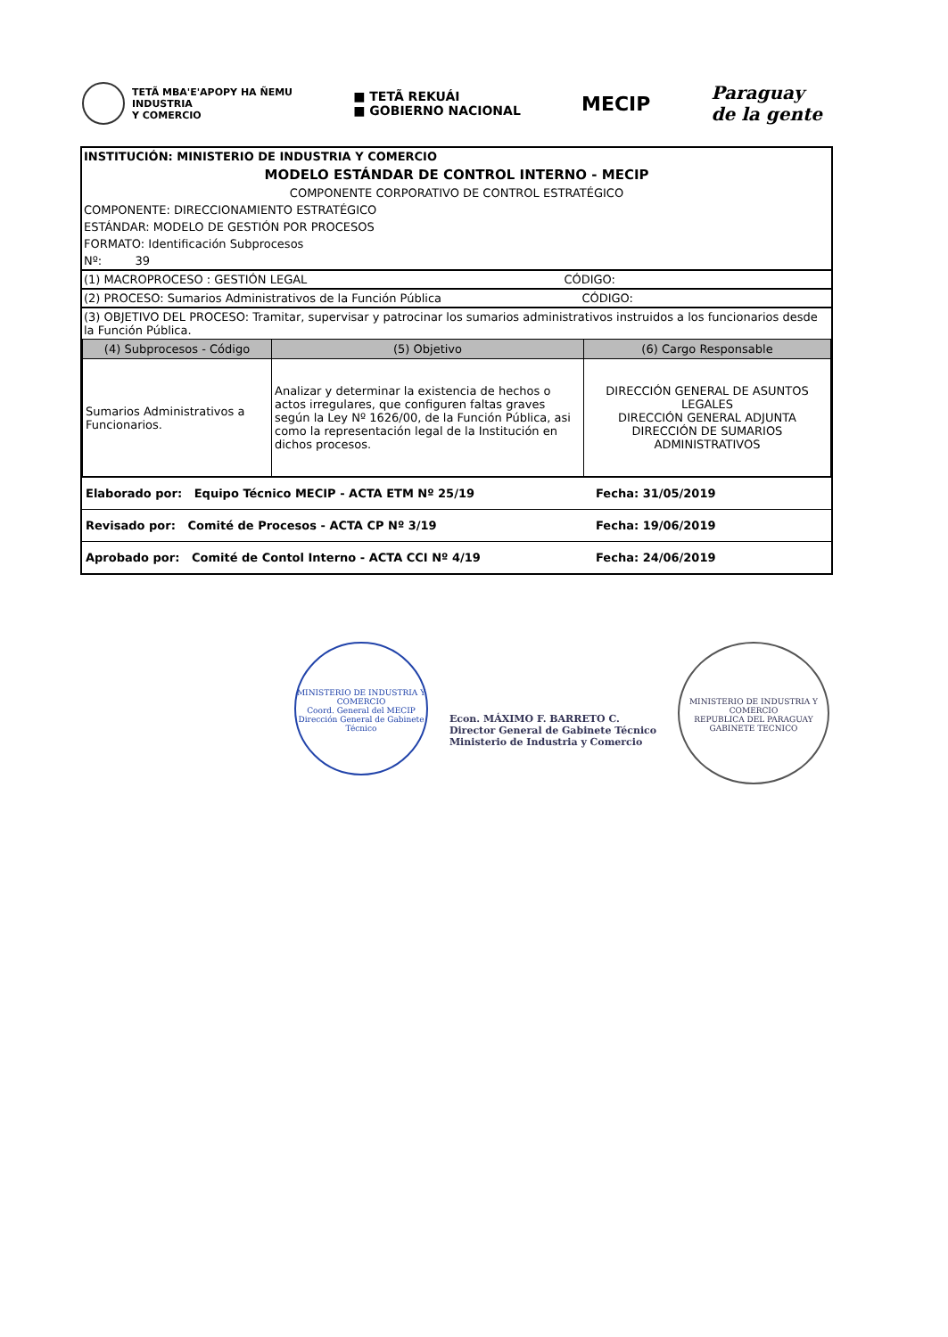TETÃ MBA'E'APOPY HA ÑEMU
INDUSTRIA
Y COMERCIO
■ TETÃ REKUÁI
■ GOBIERNO NACIONAL
MECIP
Paraguay
de la gente
INSTITUCIÓN: MINISTERIO DE INDUSTRIA Y COMERCIO
MODELO ESTÁNDAR DE CONTROL INTERNO - MECIP
COMPONENTE CORPORATIVO DE CONTROL ESTRATÉGICO
COMPONENTE: DIRECCIONAMIENTO ESTRATÉGICO
ESTÁNDAR: MODELO DE GESTIÓN POR PROCESOS
FORMATO: Identificación Subprocesos
Nº: 39
(1) MACROPROCESO : GESTIÓN LEGAL CÓDIGO:
(2) PROCESO: Sumarios Administrativos de la Función Pública CÓDIGO:
(3) OBJETIVO DEL PROCESO: Tramitar, supervisar y patrocinar los sumarios administrativos instruidos a los funcionarios desde la Función Pública.
| (4) Subprocesos - Código | (5) Objetivo | (6) Cargo Responsable |
| --- | --- | --- |
| Sumarios Administrativos a Funcionarios. | Analizar y determinar la existencia de hechos o actos irregulares, que configuren faltas graves según la Ley Nº 1626/00, de la Función Pública, asi como la representación legal de la Institución en dichos procesos. | DIRECCIÓN GENERAL DE ASUNTOS LEGALES DIRECCIÓN GENERAL ADJUNTA DIRECCIÓN DE SUMARIOS ADMINISTRATIVOS |
| Elaborado por: Equipo Técnico MECIP - ACTA ETM Nº 25/19 | Fecha: 31/05/2019 |
| Revisado por: Comité de Procesos - ACTA CP Nº 3/19 | Fecha: 19/06/2019 |
| Aprobado por: Comité de Contol Interno - ACTA CCI Nº 4/19 | Fecha: 24/06/2019 |
MINISTERIO DE INDUSTRIA Y COMERCIO
Coord. General del MECIP
Dirección General de Gabinete Técnico
Econ. MÁXIMO F. BARRETO C.
Director General de Gabinete Técnico
Ministerio de Industria y Comercio
MINISTERIO DE INDUSTRIA Y COMERCIO
REPUBLICA DEL PARAGUAY
GABINETE TECNICO